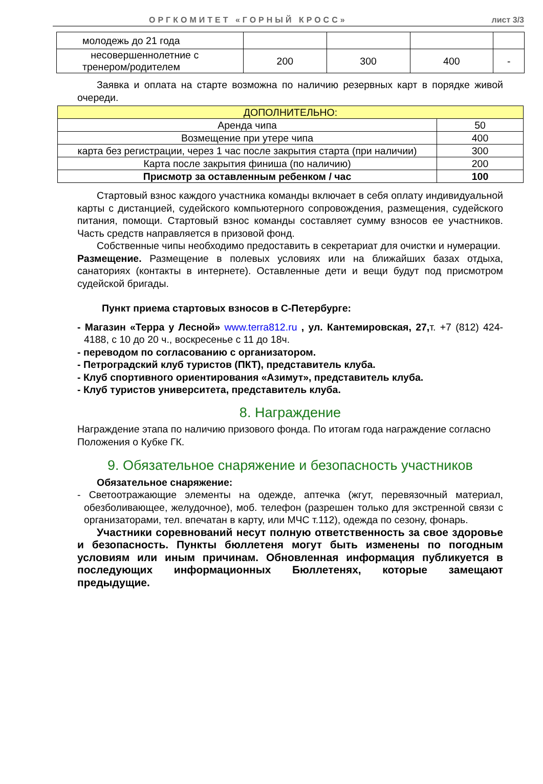ОРГКОМИТЕТ «ГОРНЫЙ КРОСС» лист 3/3
| молодежь до 21 года | | | | |
| несовершеннолетние с тренером/родителем | 200 | 300 | 400 | - |
Заявка и оплата на старте возможна по наличию резервных карт в порядке живой очереди.
| ДОПОЛНИТЕЛЬНО: | |
| Аренда чипа | 50 |
| Возмещение при утере чипа | 400 |
| карта без регистрации, через 1 час после закрытия старта (при наличии) | 300 |
| Карта после закрытия финиша (по наличию) | 200 |
| Присмотр за оставленным ребенком / час | 100 |
Стартовый взнос каждого участника команды включает в себя оплату индивидуальной карты с дистанцией, судейского компьютерного сопровождения, размещения, судейского питания, помощи. Стартовый взнос команды составляет сумму взносов ее участников. Часть средств направляется в призовой фонд.
Собственные чипы необходимо предоставить в секретариат для очистки и нумерации.
Размещение. Размещение в полевых условиях или на ближайших базах отдыха, санаториях (контакты в интернете). Оставленные дети и вещи будут под присмотром судейской бригады.
Пункт приема стартовых взносов в С-Петербурге:
- Магазин «Терра у Лесной» www.terra812.ru , ул. Кантемировская, 27, т. +7 (812) 424-4188, с 10 до 20 ч., воскресенье с 11 до 18ч.
- переводом по согласованию с организатором.
- Петроградский клуб туристов (ПКТ), представитель клуба.
- Клуб спортивного ориентирования «Азимут», представитель клуба.
- Клуб туристов университета, представитель клуба.
8. Награждение
Награждение этапа по наличию призового фонда. По итогам года награждение согласно Положения о Кубке ГК.
9. Обязательное снаряжение и безопасность участников
Обязательное снаряжение:
- Светоотражающие элементы на одежде, аптечка (жгут, перевязочный материал, обезболивающее, желудочное), моб. телефон (разрешен только для экстренной связи с организаторами, тел. впечатан в карту, или МЧС т.112), одежда по сезону, фонарь.
Участники соревнований несут полную ответственность за свое здоровье и безопасность. Пункты бюллетеня могут быть изменены по погодным условиям или иным причинам. Обновленная информация публикуется в последующих информационных Бюллетенях, которые замещают предыдущие.